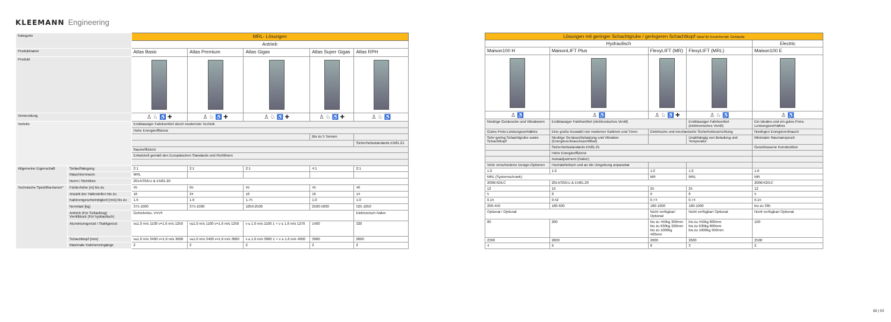KLEEMANN Engineering
| Kategorie | | MRL- Lösungen | | | | |
| | | Antrieb | | | | |
| Produktname | | Atlas Basic | Atlas Premium | Atlas Gigas | Atlas Super Gigas | Atlas RPH |
| Produkt | | | | | | |
| Verwendung | | ♙ ♘ ♿ ✚ | ♙ ♘ ♿ ✚ | ♙ ♘ ♿ ✚ | ♙ ♘ ♿ ✚ | ♙ ♘ ♿ |
| Vorteile | | Erstklassiger Fahrkomfort durch modernste Technik | | | | |
| | | Hohe Energieeffizienz | | | | |
| | | | | | Bis zu 5 Tonnen | |
| | | | | | | Sicherheitsstandards EN81.21 |
| | | Raumeffizienz | | | | |
| | | Entwickelt gemäß den Europäischen Standards und Richtlinien | | | | |
| Allgemeine Eigenschaft | Seilaufhängung | 2:1 | 2:1 | 2:1 | 4:1 | 2:1 |
| | Maschinenraum | MRL | | | | |
| | Norm / Richtlinie | 2014/33/EU & EN81.20 | | | | |
| Technische Spezifika-tionen* | Förderhöhe [m] bis zu | 45 | 65 | 45 | 45 | 40 |
| | Anzahl der Haltestellen bis zu | 16 | 24 | 16 | 16 | 14 |
| | Kabinengeschwindigkeit [m/s] bis zu | 1.6 | 1.6 | 1.75 | 1.0 | 1.0 |
| | Nennlast [kg] | 375-1000 | 375-1000 | 1050-2500 | 2500-5000 | 525-1050 |
| | Antrieb (Für Seilaufzug) Ventilblock (Für hydraulisch) | Getriebelos, VVVF | | | | Elektronisch iValve |
| | Aluminiumgerüst / Stahlgerüst | v≤1.0 m/s 1100 v=1.6 m/s 1250 | v≤1.0 m/s 1100 v=1.6 m/s 1250 | v ≤ 1.0 m/s 1100 1 < v ≤ 1.6 m/s 1270 | 1400 | 320 |
| | Schachtkopf [mm] | v≤1.0 m/s 3400 v=1.6 m/s 3600 | v≤1.0 m/s 3400 v=1.6 m/s 3600 | v ≤ 1.0 m/s 3800 1 < v ≤ 1.6 m/s 4000 | 3900 | 2600 |
| | Maximale Kabineneingänge | 2 | 2 | 2 | 2 | 2 |
| Lösungen mit geringer Schachtgrube / geringeren Schachtkopf Ideal für bestehende Gebäude | | | | |
| --- | --- | --- | --- | --- |
| Hydraulisch | | | | Electric |
| Maison100 H | MaisonLIFT Plus | FlexyLIFT (MR) | FlexyLIFT (MRL) | Maison100 E |
| ♙ ♿ | ♙ ♿ | ♙ ♘ ♿ ✚ | ♙ ♘ ♿ | ♙ ♿ |
| Niedrige Geräusche und Vibrationen | Erstklassiger Fahrkomfort (elektronisches Ventil) | | Erstklassiger Fahrkomfort (elektronisches Ventil) | Ein ideales und ein gutes Preis-Leistungsverhältnis |
| Gutes Preis-Leistungsverhältnis | Eine große Auswahl von moderner Kabinen und Türen | Elektrische und mechanische Sicherheitsvorrichtung | | Niedrigen Energieverbrauch |
| Sehr gering Schachtgrube sowie Schachtkopf | Niedrige Geräuschbelastung und Vibration (Energieverbrauchszertifikat) | | Unabhängig von Beladung und Temperatur | Minimaler Raumanspruch |
| | Sicherheitsstandards EN81.21 | | | Geschlossene Konstruktion |
| | Hohe Energieeffizienz | | | |
| | Autoadjustment (iValve) | | | |
| Viele verschiedene Design-Optionen | Hochästhetisch und an die Umgebung anpassbar | | | |
| 1:2 | 1:2 | 1:2 | 1:2 | 1:6 |
| MRL (Systemschrank) | | MR | MRL | MR |
| 2006/42/EC | 2014/33/EU & EN81.20 | | | 2006/42/EC |
| 12 | 19 | 25 | 25 | 12 |
| 5 | 8 | 9 | 8 | 5 |
| 0.15 | 0.52 | 0.74 | 0.74 | 0.15 |
| 200-450 | 180-630 | 180-1000 | 180-1000 | bis zu 385 |
| Optional / Optional | | Nicht verfügbar/ Optional | Nicht verfügbar/ Optional | Nicht verfügbar/ Optional |
| 80 | 200 | bis zu 450kg 300mm bis zu 630kg 320mm bis zu 1000kg 400mm | bis zu 450kg 800mm bis zu 630kg 800mm bis zu 1000kg 950mm | 100 |
| 2300 | 2600 | 2600 | 2600 | 2500 |
| 4 | 6 | 8 | 3 | 2 |
02 | 03